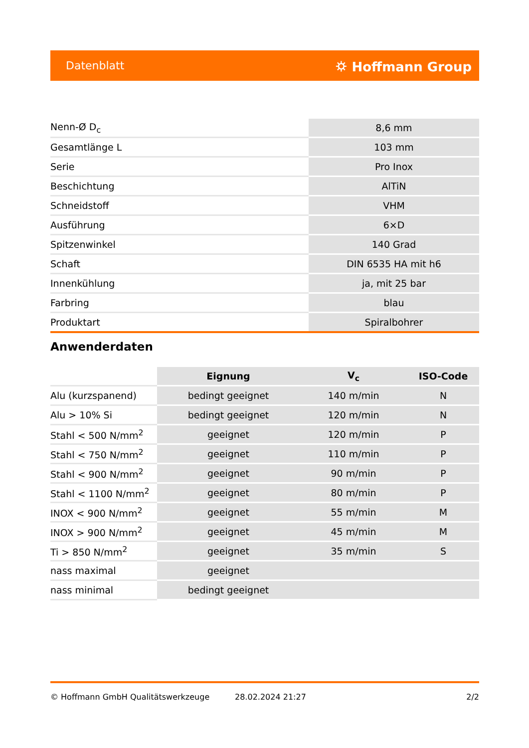Datenblatt ⛭ Hoffmann Group
| Nenn-Ø D<sub>c</sub> | 8,6 mm |
| Gesamtlänge L | 103 mm |
| Serie | Pro Inox |
| Beschichtung | AlTiN |
| Schneidstoff | VHM |
| Ausführung | 6×D |
| Spitzenwinkel | 140 Grad |
| Schaft | DIN 6535 HA mit h6 |
| Innenkühlung | ja, mit 25 bar |
| Farbring | blau |
| Produktart | Spiralbohrer |
Anwenderdaten
| | Eignung | V<sub>c</sub> | ISO-Code |
| --- | --- | --- | --- |
| Alu (kurzspanend) | bedingt geeignet | 140 m/min | N |
| Alu > 10% Si | bedingt geeignet | 120 m/min | N |
| Stahl < 500 N/mm<sup>2</sup> | geeignet | 120 m/min | P |
| Stahl < 750 N/mm<sup>2</sup> | geeignet | 110 m/min | P |
| Stahl < 900 N/mm<sup>2</sup> | geeignet | 90 m/min | P |
| Stahl < 1100 N/mm<sup>2</sup> | geeignet | 80 m/min | P |
| INOX < 900 N/mm<sup>2</sup> | geeignet | 55 m/min | M |
| INOX > 900 N/mm<sup>2</sup> | geeignet | 45 m/min | M |
| Ti > 850 N/mm<sup>2</sup> | geeignet | 35 m/min | S |
| nass maximal | geeignet | | |
| nass minimal | bedingt geeignet | | |
© Hoffmann GmbH Qualitätswerkzeuge 28.02.2024 21:27 2/2